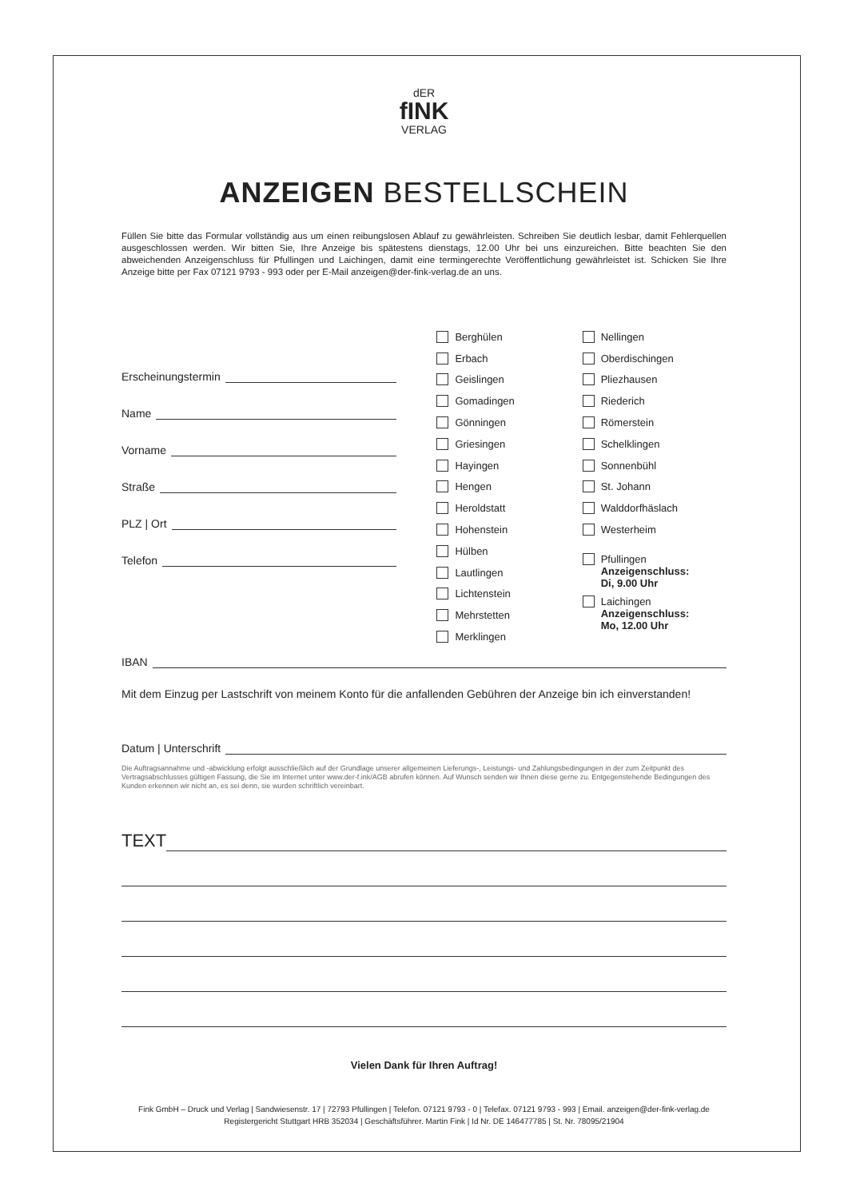dER
fINK
VERLAG
ANZEIGEN BESTELLSCHEIN
Füllen Sie bitte das Formular vollständig aus um einen reibungslosen Ablauf zu gewährleisten. Schreiben Sie deutlich lesbar, damit Fehlerquellen ausgeschlossen werden. Wir bitten Sie, Ihre Anzeige bis spätestens dienstags, 12.00 Uhr bei uns einzureichen. Bitte beachten Sie den abweichenden Anzeigenschluss für Pfullingen und Laichingen, damit eine termingerechte Veröffentlichung gewährleistet ist. Schicken Sie Ihre Anzeige bitte per Fax 07121 9793 - 993 oder per E-Mail anzeigen@der-fink-verlag.de an uns.
Erscheinungstermin
Name
Vorname
Straße
PLZ | Ort
Telefon
Berghülen
Erbach
Geislingen
Gomadingen
Gönningen
Griesingen
Hayingen
Hengen
Heroldstatt
Hohenstein
Hülben
Lautlingen
Lichtenstein
Mehrstetten
Merklingen
Nellingen
Oberdischingen
Pliezhausen
Riederich
Römerstein
Schelklingen
Sonnenbühl
St. Johann
Walddorfhäslach
Westerheim
Pfullingen
Anzeigenschluss:
Di, 9.00 Uhr
Laichingen
Anzeigenschluss:
Mo, 12.00 Uhr
IBAN
Mit dem Einzug per Lastschrift von meinem Konto für die anfallenden Gebühren der Anzeige bin ich einverstanden!
Datum | Unterschrift
Die Auftragsannahme und -abwicklung erfolgt ausschließlich auf der Grundlage unserer allgemeinen Lieferungs-, Leistungs- und Zahlungsbedingungen in der zum Zeitpunkt des Vertragsabschlusses gültigen Fassung, die Sie im Internet unter www.der-f.ink/AGB abrufen können. Auf Wunsch senden wir Ihnen diese gerne zu. Entgegenstehende Bedingungen des Kunden erkennen wir nicht an, es sei denn, sie wurden schriftlich vereinbart.
TEXT
Vielen Dank für Ihren Auftrag!
Fink GmbH – Druck und Verlag | Sandwiesenstr. 17 | 72793 Pfullingen | Telefon. 07121 9793 - 0 | Telefax. 07121 9793 - 993 | Email. anzeigen@der-fink-verlag.de
Registergericht Stuttgart HRB 352034 | Geschäftsführer. Martin Fink | Id Nr. DE 146477785 | St. Nr. 78095/21904